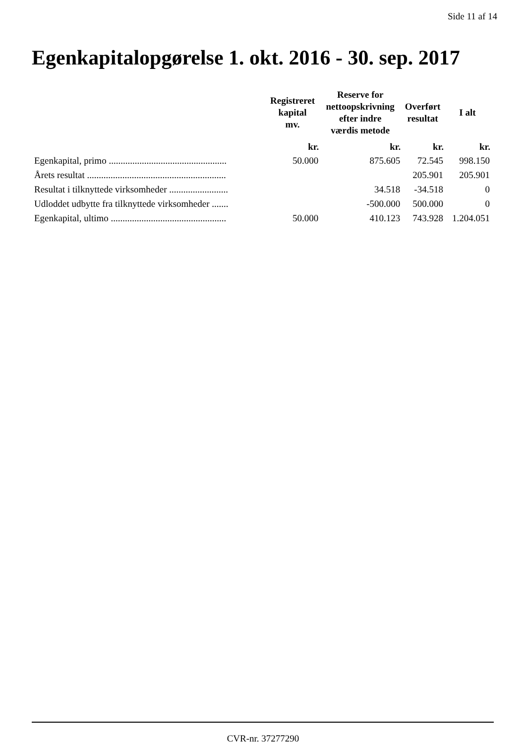Side 11 af 14
Egenkapitalopgørelse 1. okt. 2016 - 30. sep. 2017
| | Registreret kapital mv. | Reserve for nettoopskrivning efter indre værdis metode | Overført resultat | I alt |
| --- | --- | --- | --- | --- |
| | kr. | kr. | kr. | kr. |
| Egenkapital, primo .................................................. | 50.000 | 875.605 | 72.545 | 998.150 |
| Årets resultat ........................................................... | | | 205.901 | 205.901 |
| Resultat i tilknyttede virksomheder ......................... | | 34.518 | -34.518 | 0 |
| Udloddet udbytte fra tilknyttede virksomheder ....... | | -500.000 | 500.000 | 0 |
| Egenkapital, ultimo ................................................. | 50.000 | 410.123 | 743.928 | 1.204.051 |
CVR-nr. 37277290